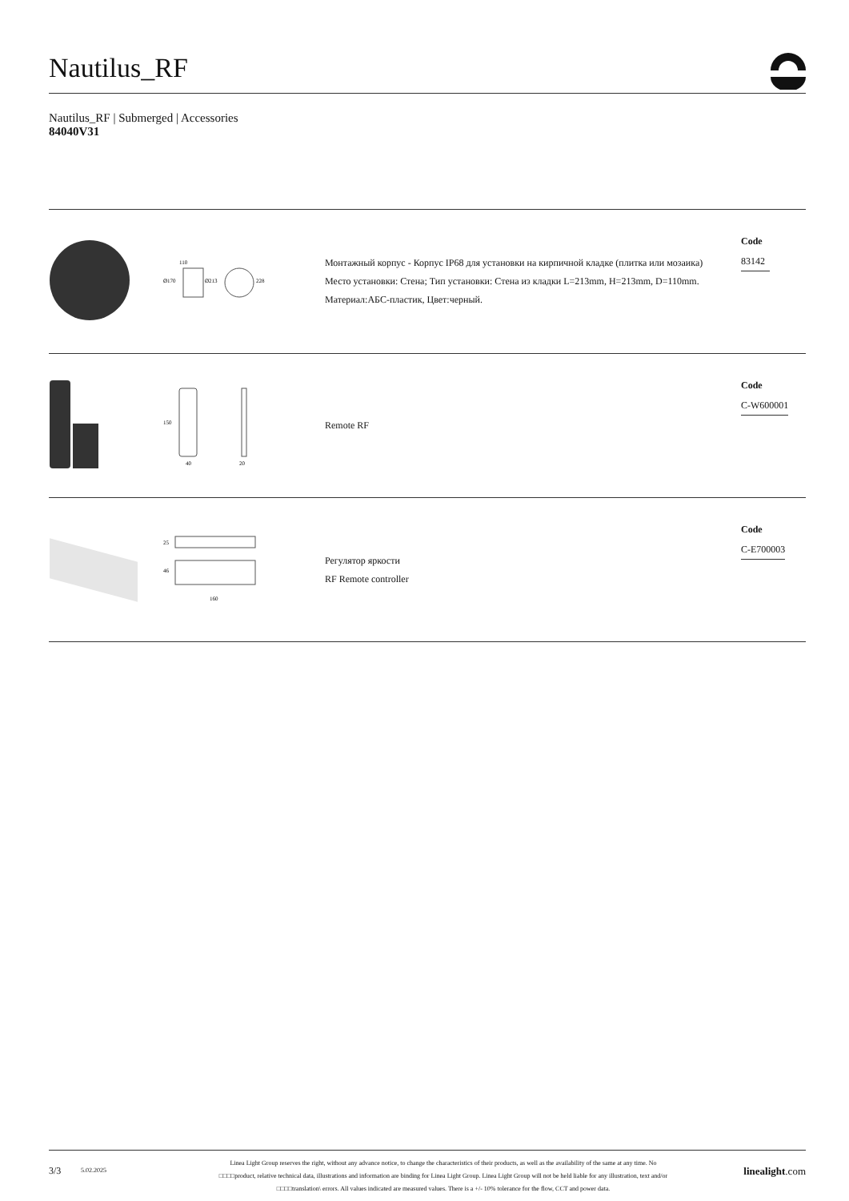Nautilus_RF
Nautilus_RF | Submerged | Accessories
84040V31
| | 110 Ø170 Ø213 228 | Монтажный корпус - Корпус IP68 для установки на кирпичной кладке (плитка или мозаика) Место установки: Стена; Тип установки: Стена из кладки L=213mm, H=213mm, D=110mm. Материал:АБС-пластик, Цвет:черный. | Code 83142 |
| | 150 40 20 | Remote RF | Code C-W600001 |
| | 25 46 160 | Регулятор яркости RF Remote controller | Code C-E700003 |
3/3
5.02.2025
Linea Light Group reserves the right, without any advance notice, to change the characteristics of their products, as well as the availability of the same at any time. No
□□□□product, relative technical data, illustrations and information are binding for Linea Light Group. Linea Light Group will not be held liable for any illustration, text and/or
□□□□translation\ errors. All values indicated are measured values. There is a +/- 10% tolerance for the flow, CCT and power data.
linealight.com